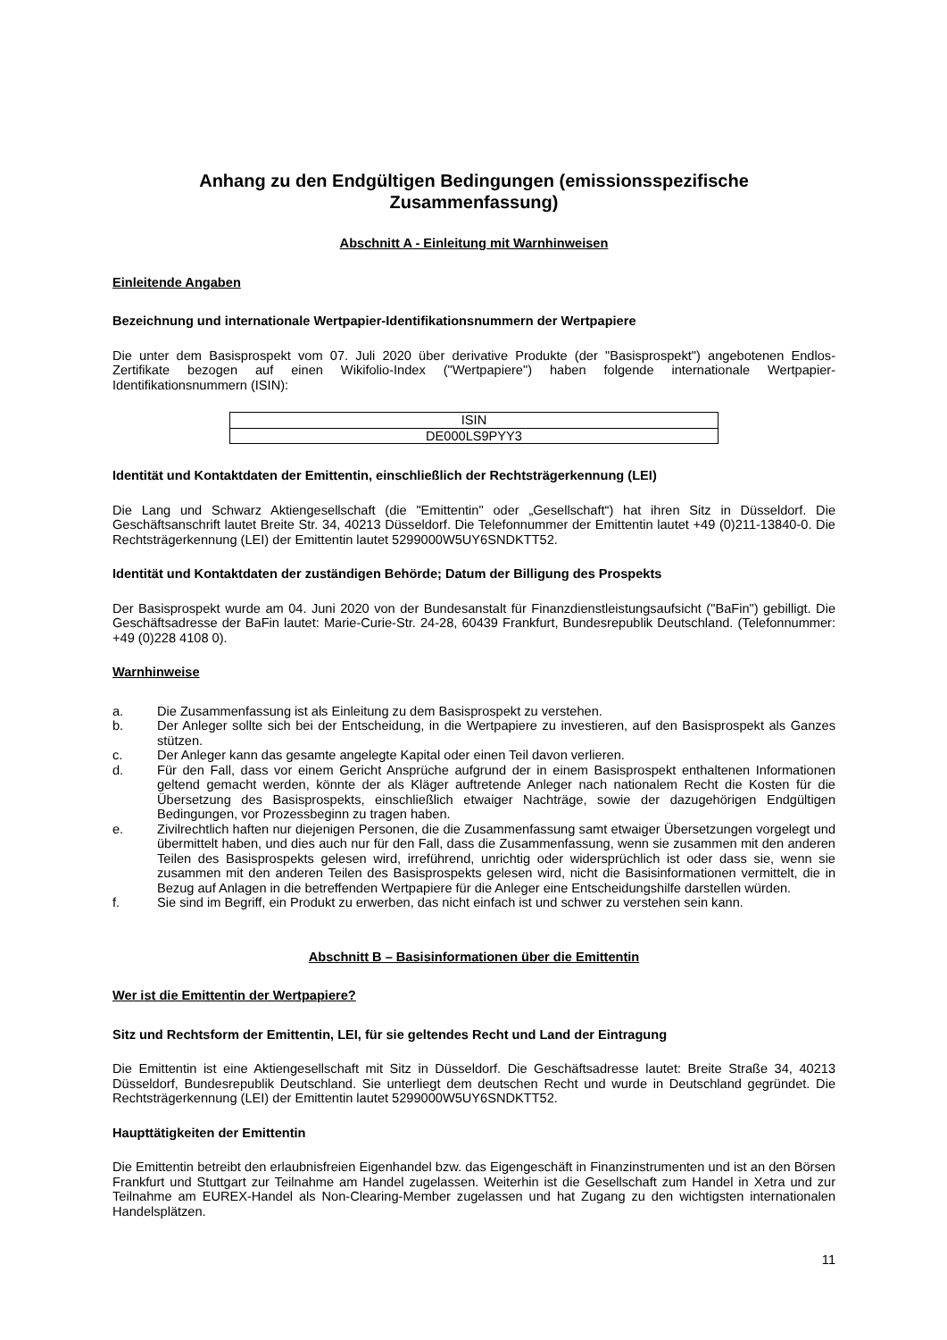Anhang zu den Endgültigen Bedingungen (emissionsspezifische Zusammenfassung)
Abschnitt A - Einleitung mit Warnhinweisen
Einleitende Angaben
Bezeichnung und internationale Wertpapier-Identifikationsnummern der Wertpapiere
Die unter dem Basisprospekt vom 07. Juli 2020 über derivative Produkte (der "Basisprospekt") angebotenen Endlos-Zertifikate bezogen auf einen Wikifolio-Index ("Wertpapiere") haben folgende internationale Wertpapier-Identifikationsnummern (ISIN):
| ISIN |
| --- |
| DE000LS9PYY3 |
Identität und Kontaktdaten der Emittentin, einschließlich der Rechtsträgerkennung (LEI)
Die Lang und Schwarz Aktiengesellschaft (die "Emittentin" oder „Gesellschaft“) hat ihren Sitz in Düsseldorf. Die Geschäftsanschrift lautet Breite Str. 34, 40213 Düsseldorf. Die Telefonnummer der Emittentin lautet +49 (0)211-13840-0. Die Rechtsträgerkennung (LEI) der Emittentin lautet 5299000W5UY6SNDKTT52.
Identität und Kontaktdaten der zuständigen Behörde; Datum der Billigung des Prospekts
Der Basisprospekt wurde am 04. Juni 2020 von der Bundesanstalt für Finanzdienstleistungsaufsicht ("BaFin") gebilligt. Die Geschäftsadresse der BaFin lautet: Marie-Curie-Str. 24-28, 60439 Frankfurt, Bundesrepublik Deutschland. (Telefonnummer: +49 (0)228 4108 0).
Warnhinweise
a. Die Zusammenfassung ist als Einleitung zu dem Basisprospekt zu verstehen.
b. Der Anleger sollte sich bei der Entscheidung, in die Wertpapiere zu investieren, auf den Basisprospekt als Ganzes stützen.
c. Der Anleger kann das gesamte angelegte Kapital oder einen Teil davon verlieren.
d. Für den Fall, dass vor einem Gericht Ansprüche aufgrund der in einem Basisprospekt enthaltenen Informationen geltend gemacht werden, könnte der als Kläger auftretende Anleger nach nationalem Recht die Kosten für die Übersetzung des Basisprospekts, einschließlich etwaiger Nachträge, sowie der dazugehörigen Endgültigen Bedingungen, vor Prozessbeginn zu tragen haben.
e. Zivilrechtlich haften nur diejenigen Personen, die die Zusammenfassung samt etwaiger Übersetzungen vorgelegt und übermittelt haben, und dies auch nur für den Fall, dass die Zusammenfassung, wenn sie zusammen mit den anderen Teilen des Basisprospekts gelesen wird, irreführend, unrichtig oder widersprüchlich ist oder dass sie, wenn sie zusammen mit den anderen Teilen des Basisprospekts gelesen wird, nicht die Basisinformationen vermittelt, die in Bezug auf Anlagen in die betreffenden Wertpapiere für die Anleger eine Entscheidungshilfe darstellen würden.
f. Sie sind im Begriff, ein Produkt zu erwerben, das nicht einfach ist und schwer zu verstehen sein kann.
Abschnitt B – Basisinformationen über die Emittentin
Wer ist die Emittentin der Wertpapiere?
Sitz und Rechtsform der Emittentin, LEI, für sie geltendes Recht und Land der Eintragung
Die Emittentin ist eine Aktiengesellschaft mit Sitz in Düsseldorf. Die Geschäftsadresse lautet: Breite Straße 34, 40213 Düsseldorf, Bundesrepublik Deutschland. Sie unterliegt dem deutschen Recht und wurde in Deutschland gegründet. Die Rechtsträgerkennung (LEI) der Emittentin lautet 5299000W5UY6SNDKTT52.
Haupttätigkeiten der Emittentin
Die Emittentin betreibt den erlaubnisfreien Eigenhandel bzw. das Eigengeschäft in Finanzinstrumenten und ist an den Börsen Frankfurt und Stuttgart zur Teilnahme am Handel zugelassen. Weiterhin ist die Gesellschaft zum Handel in Xetra und zur Teilnahme am EUREX-Handel als Non-Clearing-Member zugelassen und hat Zugang zu den wichtigsten internationalen Handelsplätzen.
11